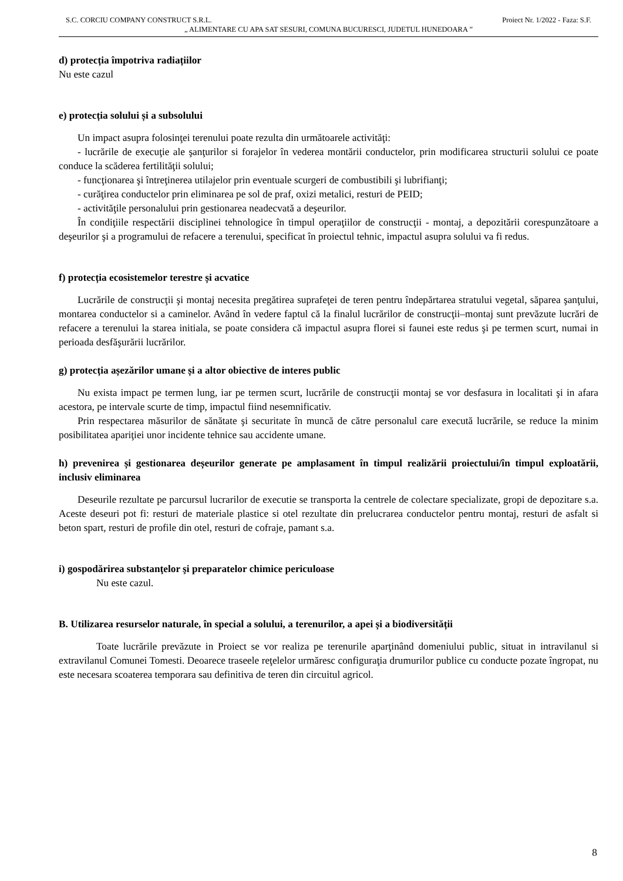S.C. CORCIU COMPANY CONSTRUCT S.R.L. Proiect Nr. 1/2022 - Faza: S.F.
„ ALIMENTARE CU APA SAT SESURI, COMUNA BUCURESCI, JUDETUL HUNEDOARA ”
d) protecția împotriva radiațiilor
Nu este cazul
e) protecția solului și a subsolului
Un impact asupra folosinţei terenului poate rezulta din următoarele activităţi:
- lucrările de execuţie ale şanţurilor si forajelor în vederea montării conductelor, prin modificarea structurii solului ce poate conduce la scăderea fertilităţii solului;
- funcţionarea şi întreţinerea utilajelor prin eventuale scurgeri de combustibili şi lubrifianţi;
- curăţirea conductelor prin eliminarea pe sol de praf, oxizi metalici, resturi de PEID;
- activităţile personalului prin gestionarea neadecvată a deşeurilor.
În condiţiile respectării disciplinei tehnologice în timpul operaţiilor de construcţii - montaj, a depozitării corespunzătoare a deşeurilor şi a programului de refacere a terenului, specificat în proiectul tehnic, impactul asupra solului va fi redus.
f) protecția ecosistemelor terestre și acvatice
Lucrările de construcţii şi montaj necesita pregătirea suprafeţei de teren pentru îndepărtarea stratului vegetal, săparea şanţului, montarea conductelor si a caminelor. Având în vedere faptul că la finalul lucrărilor de construcţii–montaj sunt prevăzute lucrări de refacere a terenului la starea initiala, se poate considera că impactul asupra florei si faunei este redus şi pe termen scurt, numai in perioada desfăşurării lucrărilor.
g) protecția așezărilor umane și a altor obiective de interes public
Nu exista impact pe termen lung, iar pe termen scurt, lucrările de construcţii montaj se vor desfasura in localitati şi in afara acestora, pe intervale scurte de timp, impactul fiind nesemnificativ.
Prin respectarea măsurilor de sănătate şi securitate în muncă de către personalul care execută lucrările, se reduce la minim posibilitatea apariţiei unor incidente tehnice sau accidente umane.
h) prevenirea și gestionarea deșeurilor generate pe amplasament în timpul realizării proiectului/în timpul exploatării, inclusiv eliminarea
Deseurile rezultate pe parcursul lucrarilor de executie se transporta la centrele de colectare specializate, gropi de depozitare s.a. Aceste deseuri pot fi: resturi de materiale plastice si otel rezultate din prelucrarea conductelor pentru montaj, resturi de asfalt si beton spart, resturi de profile din otel, resturi de cofraje, pamant s.a.
i) gospodărirea substanţelor şi preparatelor chimice periculoase
Nu este cazul.
B. Utilizarea resurselor naturale, în special a solului, a terenurilor, a apei și a biodiversității
Toate lucrările prevăzute in Proiect se vor realiza pe terenurile aparţinând domeniului public, situat in intravilanul si extravilanul Comunei Tomesti. Deoarece traseele reţelelor urmăresc configuraţia drumurilor publice cu conducte pozate îngropat, nu este necesara scoaterea temporara sau definitiva de teren din circuitul agricol.
8